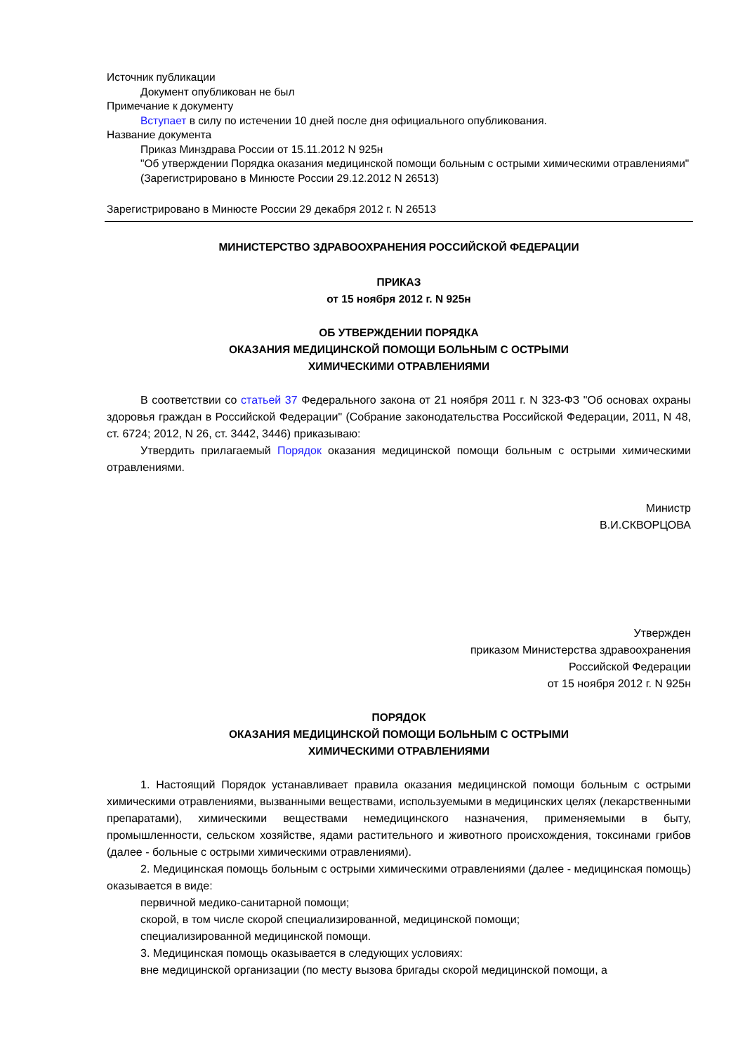Источник публикации
Документ опубликован не был
Примечание к документу
Вступает в силу по истечении 10 дней после дня официального опубликования.
Название документа
Приказ Минздрава России от 15.11.2012 N 925н
"Об утверждении Порядка оказания медицинской помощи больным с острыми химическими отравлениями"
(Зарегистрировано в Минюсте России 29.12.2012 N 26513)
Зарегистрировано в Минюсте России 29 декабря 2012 г. N 26513
МИНИСТЕРСТВО ЗДРАВООХРАНЕНИЯ РОССИЙСКОЙ ФЕДЕРАЦИИ
ПРИКАЗ
от 15 ноября 2012 г. N 925н
ОБ УТВЕРЖДЕНИИ ПОРЯДКА
ОКАЗАНИЯ МЕДИЦИНСКОЙ ПОМОЩИ БОЛЬНЫМ С ОСТРЫМИ
ХИМИЧЕСКИМИ ОТРАВЛЕНИЯМИ
В соответствии со статьей 37 Федерального закона от 21 ноября 2011 г. N 323-ФЗ "Об основах охраны здоровья граждан в Российской Федерации" (Собрание законодательства Российской Федерации, 2011, N 48, ст. 6724; 2012, N 26, ст. 3442, 3446) приказываю:
Утвердить прилагаемый Порядок оказания медицинской помощи больным с острыми химическими отравлениями.
Министр
В.И.СКВОРЦОВА
Утвержден
приказом Министерства здравоохранения
Российской Федерации
от 15 ноября 2012 г. N 925н
ПОРЯДОК
ОКАЗАНИЯ МЕДИЦИНСКОЙ ПОМОЩИ БОЛЬНЫМ С ОСТРЫМИ
ХИМИЧЕСКИМИ ОТРАВЛЕНИЯМИ
1. Настоящий Порядок устанавливает правила оказания медицинской помощи больным с острыми химическими отравлениями, вызванными веществами, используемыми в медицинских целях (лекарственными препаратами), химическими веществами немедицинского назначения, применяемыми в быту, промышленности, сельском хозяйстве, ядами растительного и животного происхождения, токсинами грибов (далее - больные с острыми химическими отравлениями).
2. Медицинская помощь больным с острыми химическими отравлениями (далее - медицинская помощь) оказывается в виде:
первичной медико-санитарной помощи;
скорой, в том числе скорой специализированной, медицинской помощи;
специализированной медицинской помощи.
3. Медицинская помощь оказывается в следующих условиях:
вне медицинской организации (по месту вызова бригады скорой медицинской помощи, а